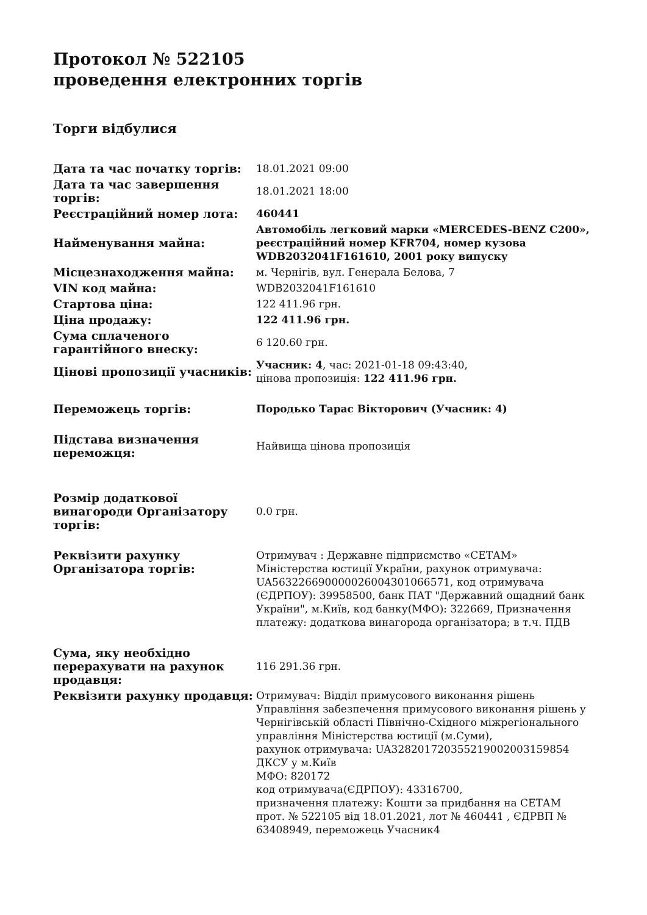Протокол № 522105
проведення електронних торгів
Торги відбулися
| Дата та час початку торгів: | 18.01.2021 09:00 |
| Дата та час завершення торгів: | 18.01.2021 18:00 |
| Реєстраційний номер лота: | 460441 |
| Найменування майна: | Автомобіль легковий марки «MERCEDES-BENZ C200», реєстраційний номер KFR704, номер кузова WDB2032041F161610, 2001 року випуску |
| Місцезнаходження майна: | м. Чернігів, вул. Генерала Белова, 7 |
| VIN код майна: | WDB2032041F161610 |
| Стартова ціна: | 122 411.96 грн. |
| Ціна продажу: | 122 411.96 грн. |
| Сума сплаченого гарантійного внеску: | 6 120.60 грн. |
| Цінові пропозиції учасників: | Учасник: 4 , час: 2021-01-18 09:43:40, цінова пропозиція: 122 411.96 грн. |
| Переможець торгів: | Породько Тарас Вікторович (Учасник: 4) |
| Підстава визначення переможця: | Найвища цінова пропозиція |
| Розмір додаткової винагороди Організатору торгів: | 0.0 грн. |
| Реквізити рахунку Організатора торгів: | Отримувач : Державне підприємство «СЕТАМ» Міністерства юстиції України, рахунок отримувача: UA563226690000026004301066571, код отримувача (ЄДРПОУ): 39958500, банк ПАТ "Державний ощадний банк України", м.Київ, код банку(МФО): 322669, Призначення платежу: додаткова винагорода організатора; в т.ч. ПДВ |
| Сума, яку необхідно перерахувати на рахунок продавця: | 116 291.36 грн. |
| Реквізити рахунку продавця: | Отримувач: Відділ примусового виконання рішень Управління забезпечення примусового виконання рішень у Чернігівській області Північно-Східного міжрегіонального управління Міністерства юстиції (м.Суми), рахунок отримувача: UA328201720355219002003159854 ДКСУ у м.Київ МФО: 820172 код отримувача(ЄДРПОУ): 43316700, призначення платежу: Кошти за придбання на СЕТАМ прот. № 522105 від 18.01.2021, лот № 460441 , ЄДРВП № 63408949, переможець Учасник4 |